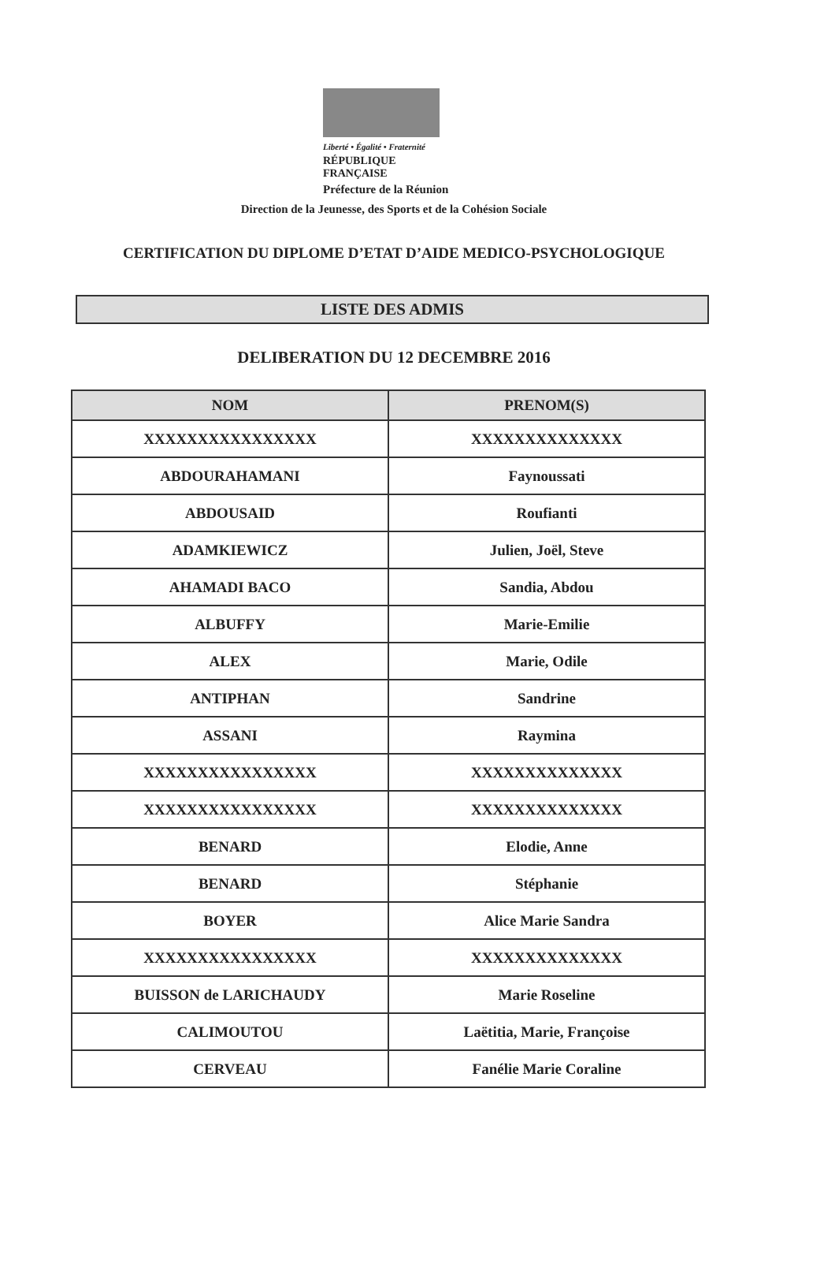Liberté • Égalité • Fraternité
RÉPUBLIQUE FRANÇAISE
Préfecture de la Réunion
Direction de la Jeunesse, des Sports et de la Cohésion Sociale
CERTIFICATION DU DIPLOME D’ETAT D’AIDE MEDICO-PSYCHOLOGIQUE
LISTE DES ADMIS
DELIBERATION DU 12 DECEMBRE 2016
| NOM | PRENOM(S) |
| --- | --- |
| XXXXXXXXXXXXXXXX | XXXXXXXXXXXXXX |
| ABDOURAHAMANI | Faynoussati |
| ABDOUSAID | Roufianti |
| ADAMKIEWICZ | Julien, Joël, Steve |
| AHAMADI BACO | Sandia, Abdou |
| ALBUFFY | Marie-Emilie |
| ALEX | Marie, Odile |
| ANTIPHAN | Sandrine |
| ASSANI | Raymina |
| XXXXXXXXXXXXXXXX | XXXXXXXXXXXXXX |
| XXXXXXXXXXXXXXXX | XXXXXXXXXXXXXX |
| BENARD | Elodie, Anne |
| BENARD | Stéphanie |
| BOYER | Alice Marie Sandra |
| XXXXXXXXXXXXXXXX | XXXXXXXXXXXXXX |
| BUISSON de LARICHAUDY | Marie Roseline |
| CALIMOUTOU | Laëtitia, Marie, Françoise |
| CERVEAU | Fanélie Marie Coraline |